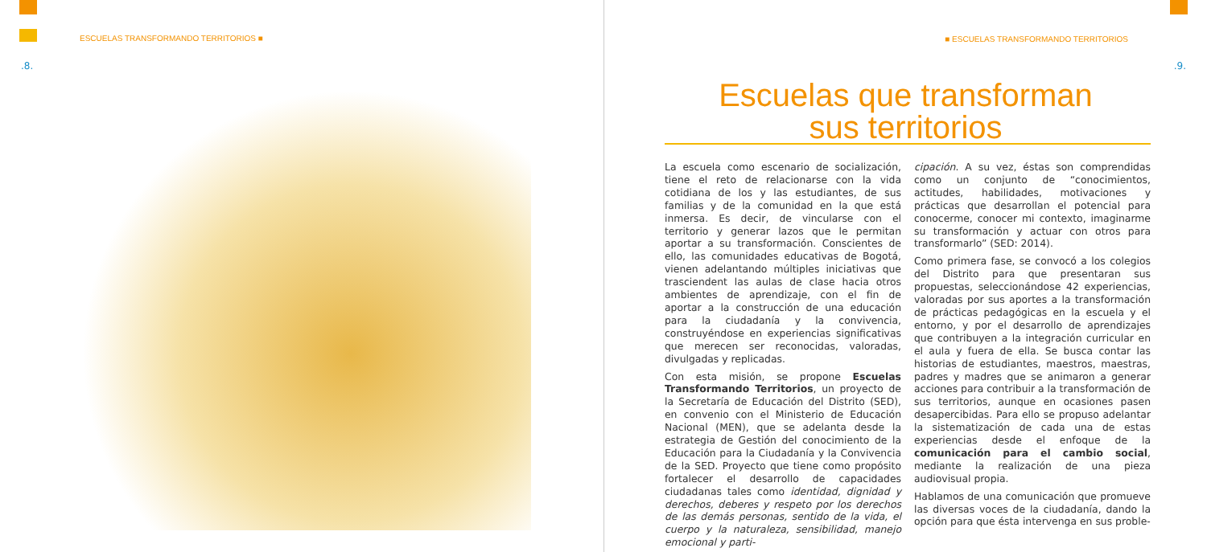ESCUELAS TRANSFORMANDO TERRITORIOS ■
.8.
■ ESCUELAS TRANSFORMANDO TERRITORIOS
.9.
Escuelas que transforman
sus territorios
La escuela como escenario de socialización, tiene el reto de relacionarse con la vida cotidiana de los y las estudiantes, de sus familias y de la comunidad en la que está inmersa. Es decir, de vincularse con el territorio y generar lazos que le permitan aportar a su transformación. Conscientes de ello, las comunidades educativas de Bogotá, vienen adelantando múltiples iniciativas que trasciendent las aulas de clase hacia otros ambientes de aprendizaje, con el fin de aportar a la construcción de una educación para la ciudadanía y la convivencia, construyéndose en experiencias significativas que merecen ser reconocidas, valoradas, divulgadas y replicadas.
Con esta misión, se propone Escuelas Transformando Territorios, un proyecto de la Secretaría de Educación del Distrito (SED), en convenio con el Ministerio de Educación Nacional (MEN), que se adelanta desde la estrategia de Gestión del conocimiento de la Educación para la Ciudadanía y la Convivencia de la SED. Proyecto que tiene como propósito fortalecer el desarrollo de capacidades ciudadanas tales como identidad, dignidad y derechos, deberes y respeto por los derechos de las demás personas, sentido de la vida, el cuerpo y la naturaleza, sensibilidad, manejo emocional y parti-
cipación. A su vez, éstas son comprendidas como un conjunto de “conocimientos, actitudes, habilidades, motivaciones y prácticas que desarrollan el potencial para conocerme, conocer mi contexto, imaginarme su transformación y actuar con otros para transformarlo” (SED: 2014).
Como primera fase, se convocó a los colegios del Distrito para que presentaran sus propuestas, seleccionándose 42 experiencias, valoradas por sus aportes a la transformación de prácticas pedagógicas en la escuela y el entorno, y por el desarrollo de aprendizajes que contribuyen a la integración curricular en el aula y fuera de ella. Se busca contar las historias de estudiantes, maestros, maestras, padres y madres que se animaron a generar acciones para contribuir a la transformación de sus territorios, aunque en ocasiones pasen desapercibidas. Para ello se propuso adelantar la sistematización de cada una de estas experiencias desde el enfoque de la comunicación para el cambio social, mediante la realización de una pieza audiovisual propia.
Hablamos de una comunicación que promueve las diversas voces de la ciudadanía, dando la opción para que ésta intervenga en sus proble-